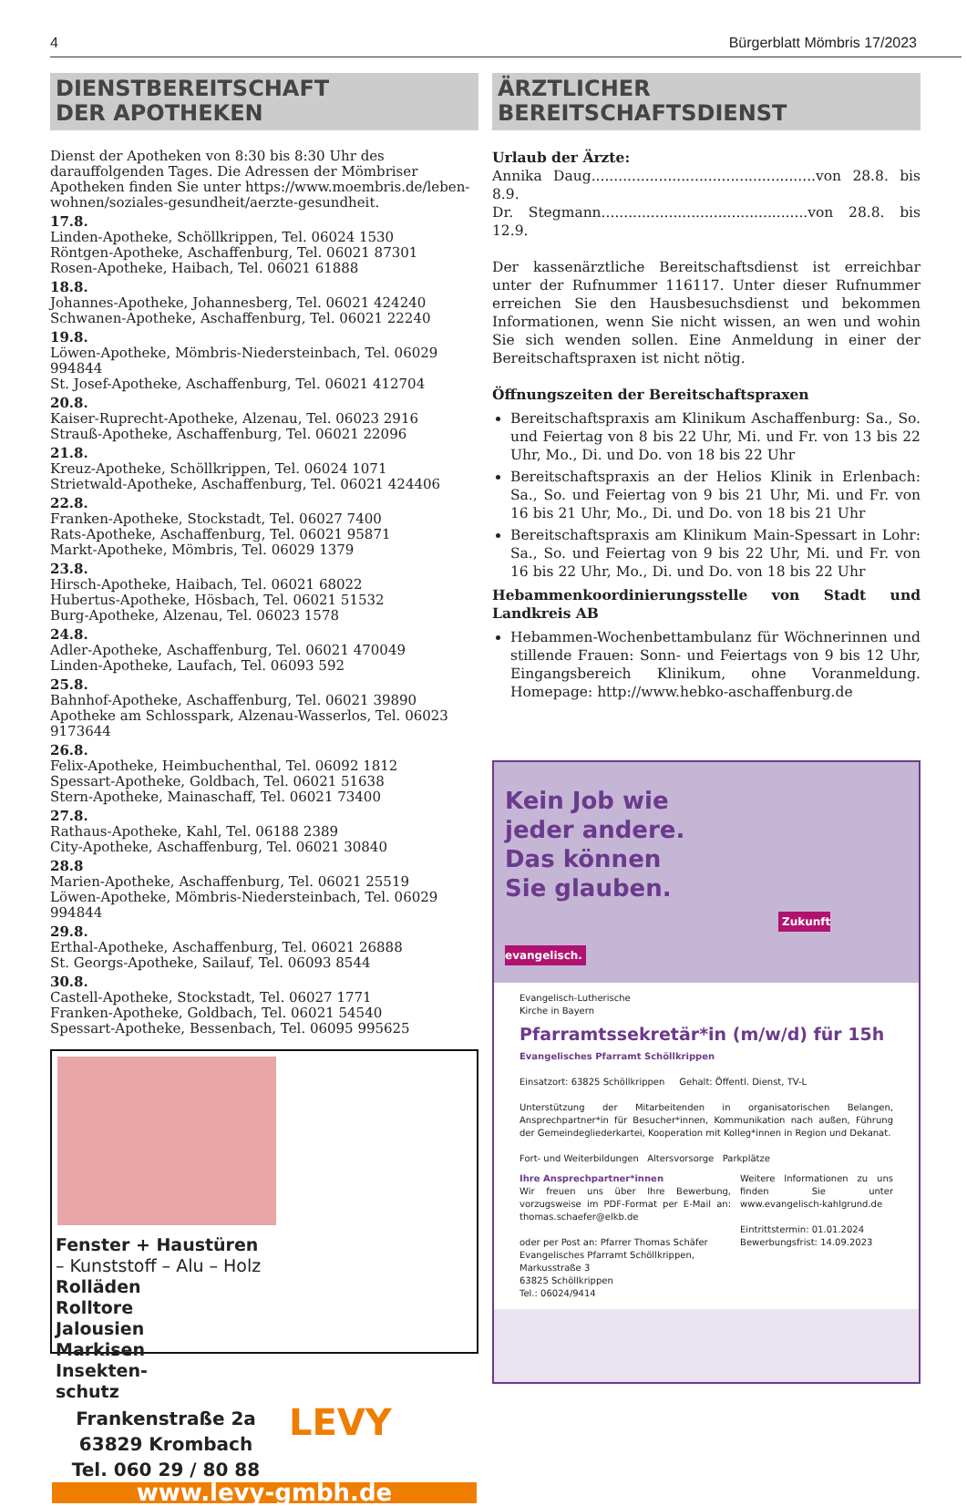4 Bürgerblatt Mömbris 17/2023
DIENSTBEREITSCHAFT
DER APOTHEKEN
Dienst der Apotheken von 8:30 bis 8:30 Uhr des darauffolgenden Tages. Die Adressen der Mömbriser Apotheken finden Sie unter https://www.moembris.de/leben-wohnen/soziales-gesundheit/aerzte-gesundheit.
17.8.
Linden-Apotheke, Schöllkrippen, Tel. 06024 1530
Röntgen-Apotheke, Aschaffenburg, Tel. 06021 87301
Rosen-Apotheke, Haibach, Tel. 06021 61888
18.8.
Johannes-Apotheke, Johannesberg, Tel. 06021 424240
Schwanen-Apotheke, Aschaffenburg, Tel. 06021 22240
19.8.
Löwen-Apotheke, Mömbris-Niedersteinbach, Tel. 06029 994844
St. Josef-Apotheke, Aschaffenburg, Tel. 06021 412704
20.8.
Kaiser-Ruprecht-Apotheke, Alzenau, Tel. 06023 2916
Strauß-Apotheke, Aschaffenburg, Tel. 06021 22096
21.8.
Kreuz-Apotheke, Schöllkrippen, Tel. 06024 1071
Strietwald-Apotheke, Aschaffenburg, Tel. 06021 424406
22.8.
Franken-Apotheke, Stockstadt, Tel. 06027 7400
Rats-Apotheke, Aschaffenburg, Tel. 06021 95871
Markt-Apotheke, Mömbris, Tel. 06029 1379
23.8.
Hirsch-Apotheke, Haibach, Tel. 06021 68022
Hubertus-Apotheke, Hösbach, Tel. 06021 51532
Burg-Apotheke, Alzenau, Tel. 06023 1578
24.8.
Adler-Apotheke, Aschaffenburg, Tel. 06021 470049
Linden-Apotheke, Laufach, Tel. 06093 592
25.8.
Bahnhof-Apotheke, Aschaffenburg, Tel. 06021 39890
Apotheke am Schlosspark, Alzenau-Wasserlos, Tel. 06023 9173644
26.8.
Felix-Apotheke, Heimbuchenthal, Tel. 06092 1812
Spessart-Apotheke, Goldbach, Tel. 06021 51638
Stern-Apotheke, Mainaschaff, Tel. 06021 73400
27.8.
Rathaus-Apotheke, Kahl, Tel. 06188 2389
City-Apotheke, Aschaffenburg, Tel. 06021 30840
28.8
Marien-Apotheke, Aschaffenburg, Tel. 06021 25519
Löwen-Apotheke, Mömbris-Niedersteinbach, Tel. 06029 994844
29.8.
Erthal-Apotheke, Aschaffenburg, Tel. 06021 26888
St. Georgs-Apotheke, Sailauf, Tel. 06093 8544
30.8.
Castell-Apotheke, Stockstadt, Tel. 06027 1771
Franken-Apotheke, Goldbach, Tel. 06021 54540
Spessart-Apotheke, Bessenbach, Tel. 06095 995625
Fenster + Haustüren
– Kunststoff – Alu – Holz
Rolläden
Rolltore
Jalousien
Markisen
Insekten-
schutz
Frankenstraße 2a
63829 Krombach
Tel. 060 29 / 80 88
LEVY
www.levy-gmbh.de
ÄRZTLICHER
BEREITSCHAFTSDIENST
Urlaub der Ärzte:
Annika Daug..................................................von 28.8. bis 8.9.
Dr. Stegmann..............................................von 28.8. bis 12.9.
Der kassenärztliche Bereitschaftsdienst ist erreichbar unter der Rufnummer 116117. Unter dieser Rufnummer erreichen Sie den Hausbesuchsdienst und bekommen Informationen, wenn Sie nicht wissen, an wen und wohin Sie sich wenden sollen. Eine Anmeldung in einer der Bereitschaftspraxen ist nicht nötig.
Öffnungszeiten der Bereitschaftspraxen
Bereitschaftspraxis am Klinikum Aschaffenburg: Sa., So. und Feiertag von 8 bis 22 Uhr, Mi. und Fr. von 13 bis 22 Uhr, Mo., Di. und Do. von 18 bis 22 Uhr
Bereitschaftspraxis an der Helios Klinik in Erlenbach: Sa., So. und Feiertag von 9 bis 21 Uhr, Mi. und Fr. von 16 bis 21 Uhr, Mo., Di. und Do. von 18 bis 21 Uhr
Bereitschaftspraxis am Klinikum Main-Spessart in Lohr: Sa., So. und Feiertag von 9 bis 22 Uhr, Mi. und Fr. von 16 bis 22 Uhr, Mo., Di. und Do. von 18 bis 22 Uhr
Hebammenkoordinierungsstelle von Stadt und Landkreis AB
Hebammen-Wochenbettambulanz für Wöchnerinnen und stillende Frauen: Sonn- und Feiertags von 9 bis 12 Uhr, Eingangsbereich Klinikum, ohne Voranmeldung. Homepage: http://www.hebko-aschaffenburg.de
Kein Job wie
jeder andere.
Das können
Sie glauben.
Zukunft evangelisch.
Evangelisch-Lutherische
Kirche in Bayern
Pfarramtssekretär*in (m/w/d) für 15h
Evangelisches Pfarramt Schöllkrippen
Einsatzort: 63825 Schöllkrippen Gehalt: Öffentl. Dienst, TV-L
Unterstützung der Mitarbeitenden in organisatorischen Belangen, Ansprechpartner*in für Besucher*innen, Kommunikation nach außen, Führung der Gemeindegliederkartei, Kooperation mit Kolleg*innen in Region und Dekanat.
Fort- und Weiterbildungen Altersvorsorge Parkplätze
Ihre Ansprechpartner*innen
Wir freuen uns über Ihre Bewerbung, vorzugsweise im PDF-Format per E-Mail an: thomas.schaefer@elkb.de
oder per Post an: Pfarrer Thomas Schäfer
Evangelisches Pfarramt Schöllkrippen,
Markusstraße 3
63825 Schöllkrippen
Tel.: 06024/9414
Weitere Informationen zu uns finden Sie unter www.evangelisch-kahlgrund.de
Eintrittstermin: 01.01.2024
Bewerbungsfrist: 14.09.2023